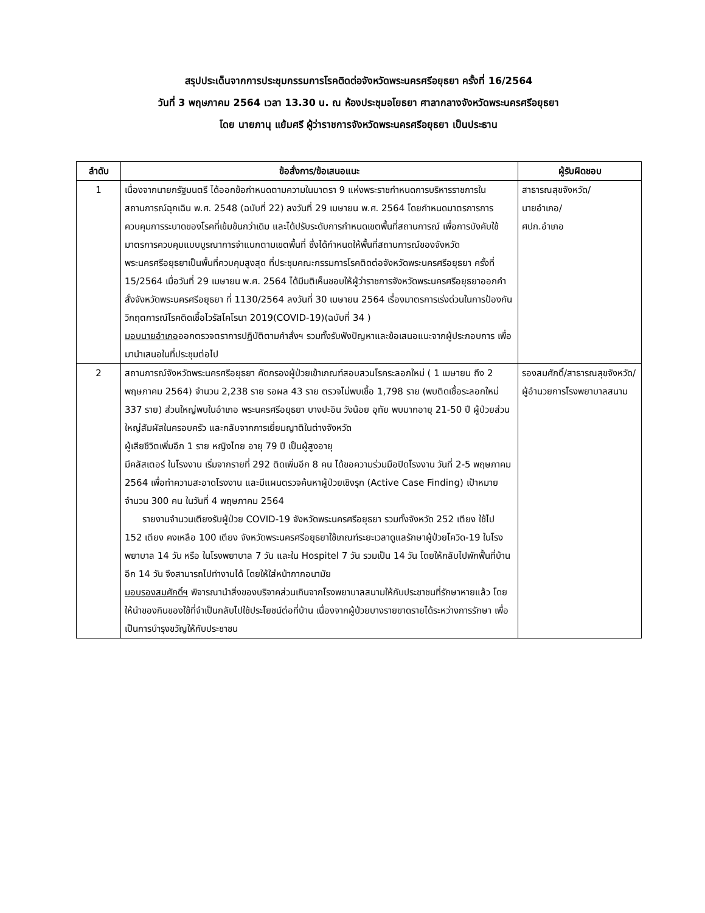สรุปประเด็นจากการประชุมกรรมการโรคติดต่อจังหวัดพระนครศรีอยุธยา ครั้งที่ 16/2564
วันที่ 3 พฤษภาคม 2564 เวลา 13.30 น. ณ ห้องประชุมอโยธยา ศาลากลางจังหวัดพระนครศรีอยุธยา
โดย นายภานุ แย้มศรี ผู้ว่าราชการจังหวัดพระนครศรีอยุธยา เป็นประธาน
| ลำดับ | ข้อสั่งการ/ข้อเสนอแนะ | ผู้รับผิดชอบ |
| --- | --- | --- |
| 1 | เนื่องจากนายกรัฐมนตรี ได้ออกข้อกำหนดตามความในมาตรา 9 แห่งพระราชกำหนดการบริหารราชการในสถานการณ์ฉุกเฉิน พ.ศ. 2548 (ฉบับที่ 22) ลงวันที่ 29 เมษายน พ.ศ. 2564 โดยกำหนดมาตรการการควบคุมการระบาดของโรคที่เข้มข้นกว่าเดิม และได้ปรับระดับการกำหนดเขตพื้นที่สถานการณ์ เพื่อการบังคับใช้มาตรการควบคุมแบบบูรณาการจำแนกตามเขตพื้นที่ ซึ่งได้กำหนดให้พื้นที่สถานการณ์ของจังหวัดพระนครศรีอยุธยาเป็นพื้นที่ควบคุมสูงสุด ที่ประชุมคณะกรรมการโรคติดต่อจังหวัดพระนครศรีอยุธยา ครั้งที่ 15/2564 เมื่อวันที่ 29 เมษายน พ.ศ. 2564 ได้มีมติเห็นชอบให้ผู้ว่าราชการจังหวัดพระนครศรีอยุธยาออกคำสั่งจังหวัดพระนครศรีอยุธยา ที่ 1130/2564 ลงวันที่ 30 เมษายน 2564 เรื่องมาตรการเร่งด่วนในการป้องกันวิกฤตการณ์โรคติดเชื้อไวรัสโคโรนา 2019(COVID-19)(ฉบับที่ 34 ) มอบนายอำเภอ ออกตรวจตราการปฏิบัติตามคำสั่งฯ รวมทั้งรับฟังปัญหาและข้อเสนอแนะจากผู้ประกอบการ เพื่อมานำเสนอในที่ประชุมต่อไป | สาธารณสุขจังหวัด/ นายอำเภอ/ ศปก.อำเภอ |
| 2 | สถานการณ์จังหวัดพระนครศรีอยุธยา คัดกรองผู้ป่วยเข้าเกณฑ์สอบสวนโรคระลอกใหม่ ( 1 เมษายน ถึง 2 พฤษภาคม 2564) จำนวน 2,238 ราย รอผล 43 ราย ตรวจไม่พบเชื้อ 1,798 ราย (พบติดเชื้อระลอกใหม่ 337 ราย) ส่วนใหญ่พบในอำเภอ พระนครศรีอยุธยา บางปะอิน วังน้อย อุทัย พบมากอายุ 21-50 ปี ผู้ป่วยส่วนใหญ่สัมผัสในครอบครัว และกลับจากการเยี่ยมญาติในต่างจังหวัด ผู้เสียชีวิตเพิ่มอีก 1 ราย หญิงไทย อายุ 79 ปี เป็นผู้สูงอายุ มีคลัสเตอร์ ในโรงงาน เริ่มจากรายที่ 292 ติดเพิ่มอีก 8 คน ได้ขอความร่วมมือปิดโรงงาน วันที่ 2-5 พฤษภาคม 2564 เพื่อทำความสะอาดโรงงาน และมีแผนตรวจค้นหาผู้ป่วยเชิงรุก (Active Case Finding) เป้าหมาย จำนวน 300 คน ในวันที่ 4 พฤษภาคม 2564 รายงานจำนวนเตียงรับผู้ป่วย COVID-19 จังหวัดพระนครศรีอยุธยา รวมทั้งจังหวัด 252 เตียง ใช้ไป 152 เตียง คงเหลือ 100 เตียง จังหวัดพระนครศรีอยุธยาใช้เกณฑ์ระยะเวลาดูแลรักษาผู้ป่วยโควิด-19 ในโรงพยาบาล 14 วัน หรือ ในโรงพยาบาล 7 วัน และใน Hospitel 7 วัน รวมเป็น 14 วัน โดยให้กลับไปพักฟื้นที่บ้านอีก 14 วัน จึงสามารถไปทำงานได้ โดยให้ใส่หน้ากากอนามัย มอบรองสมศักดิ์ฯ พิจารณานำสิ่งของบริจาคส่วนเกินจากโรงพยาบาลสนามให้กับประชาชนที่รักษาหายแล้ว โดยให้นำของกินของใช้ที่จำเป็นกลับไปใช้ประโยชน์ต่อที่บ้าน เนื่องจากผู้ป่วยบางรายขาดรายได้ระหว่างการรักษา เพื่อเป็นการบำรุงขวัญให้กับประชาชน | รองสมศักดิ์/สาธารณสุขจังหวัด/ผู้อำนวยการโรงพยาบาลสนาม |